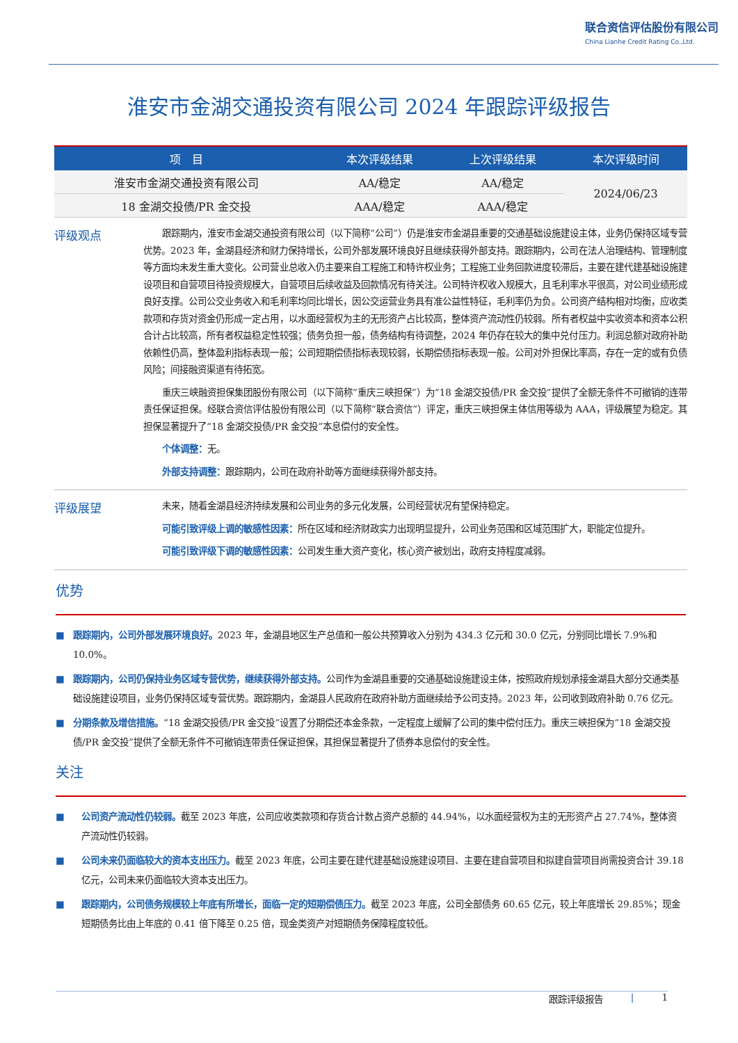联合资信评估股份有限公司
China Lianhe Credit Rating Co.,Ltd.
淮安市金湖交通投资有限公司 2024 年跟踪评级报告
| 项 目 | 本次评级结果 | 上次评级结果 | 本次评级时间 |
| --- | --- | --- | --- |
| 淮安市金湖交通投资有限公司 | AA/稳定 | AA/稳定 | 2024/06/23 |
| 18 金湖交投债/PR 金交投 | AAA/稳定 | AAA/稳定 | |
评级观点
跟踪期内，淮安市金湖交通投资有限公司（以下简称“公司”）仍是淮安市金湖县重要的交通基础设施建设主体，业务仍保持区域专营优势。2023 年，金湖县经济和财力保持增长，公司外部发展环境良好且继续获得外部支持。跟踪期内，公司在法人治理结构、管理制度等方面均未发生重大变化。公司营业总收入仍主要来自工程施工和特许权业务；工程施工业务回款进度较滞后，主要在建代建基础设施建设项目和自营项目待投资规模大，自营项目后续收益及回款情况有待关注。公司特许权收入规模大，且毛利率水平很高，对公司业绩形成良好支撑。公司公交业务收入和毛利率均同比增长，因公交运营业务具有准公益性特征，毛利率仍为负。公司资产结构相对均衡，应收类款项和存货对资金仍形成一定占用，以水面经营权为主的无形资产占比较高，整体资产流动性仍较弱。所有者权益中实收资本和资本公积合计占比较高，所有者权益稳定性较强；债务负担一般，债务结构有待调整，2024 年仍存在较大的集中兑付压力。利润总额对政府补助依赖性仍高，整体盈利指标表现一般；公司短期偿债指标表现较弱，长期偿债指标表现一般。公司对外担保比率高，存在一定的或有负债风险；间接融资渠道有待拓宽。
重庆三峡融资担保集团股份有限公司（以下简称“重庆三峡担保”）为“18 金湖交投债/PR 金交投”提供了全额无条件不可撤销的连带责任保证担保。经联合资信评估股份有限公司（以下简称“联合资信”）评定，重庆三峡担保主体信用等级为 AAA，评级展望为稳定。其担保显著提升了“18 金湖交投债/PR 金交投”本息偿付的安全性。
个体调整：无。
外部支持调整：跟踪期内，公司在政府补助等方面继续获得外部支持。
评级展望
未来，随着金湖县经济持续发展和公司业务的多元化发展，公司经营状况有望保持稳定。
可能引致评级上调的敏感性因素：所在区域和经济财政实力出现明显提升，公司业务范围和区域范围扩大，职能定位提升。
可能引致评级下调的敏感性因素：公司发生重大资产变化，核心资产被划出，政府支持程度减弱。
优势
■ 跟踪期内，公司外部发展环境良好。2023 年，金湖县地区生产总值和一般公共预算收入分别为 434.3 亿元和 30.0 亿元，分别同比增长 7.9%和 10.0%。
■ 跟踪期内，公司仍保持业务区域专营优势，继续获得外部支持。公司作为金湖县重要的交通基础设施建设主体，按照政府规划承接金湖县大部分交通类基础设施建设项目，业务仍保持区域专营优势。跟踪期内，金湖县人民政府在政府补助方面继续给予公司支持。2023 年，公司收到政府补助 0.76 亿元。
■ 分期条款及增信措施。“18 金湖交投债/PR 金交投”设置了分期偿还本金条款，一定程度上缓解了公司的集中偿付压力。重庆三峡担保为“18 金湖交投债/PR 金交投”提供了全额无条件不可撤销连带责任保证担保，其担保显著提升了债券本息偿付的安全性。
关注
■ 公司资产流动性仍较弱。截至 2023 年底，公司应收类款项和存货合计数占资产总额的 44.94%，以水面经营权为主的无形资产占 27.74%，整体资产流动性仍较弱。
■ 公司未来仍面临较大的资本支出压力。截至 2023 年底，公司主要在建代建基础设施建设项目、主要在建自营项目和拟建自营项目尚需投资合计 39.18 亿元，公司未来仍面临较大资本支出压力。
■ 跟踪期内，公司债务规模较上年底有所增长，面临一定的短期偿债压力。截至 2023 年底，公司全部债务 60.65 亿元，较上年底增长 29.85%；现金短期债务比由上年底的 0.41 倍下降至 0.25 倍，现金类资产对短期债务保障程度较低。
跟踪评级报告 | 1